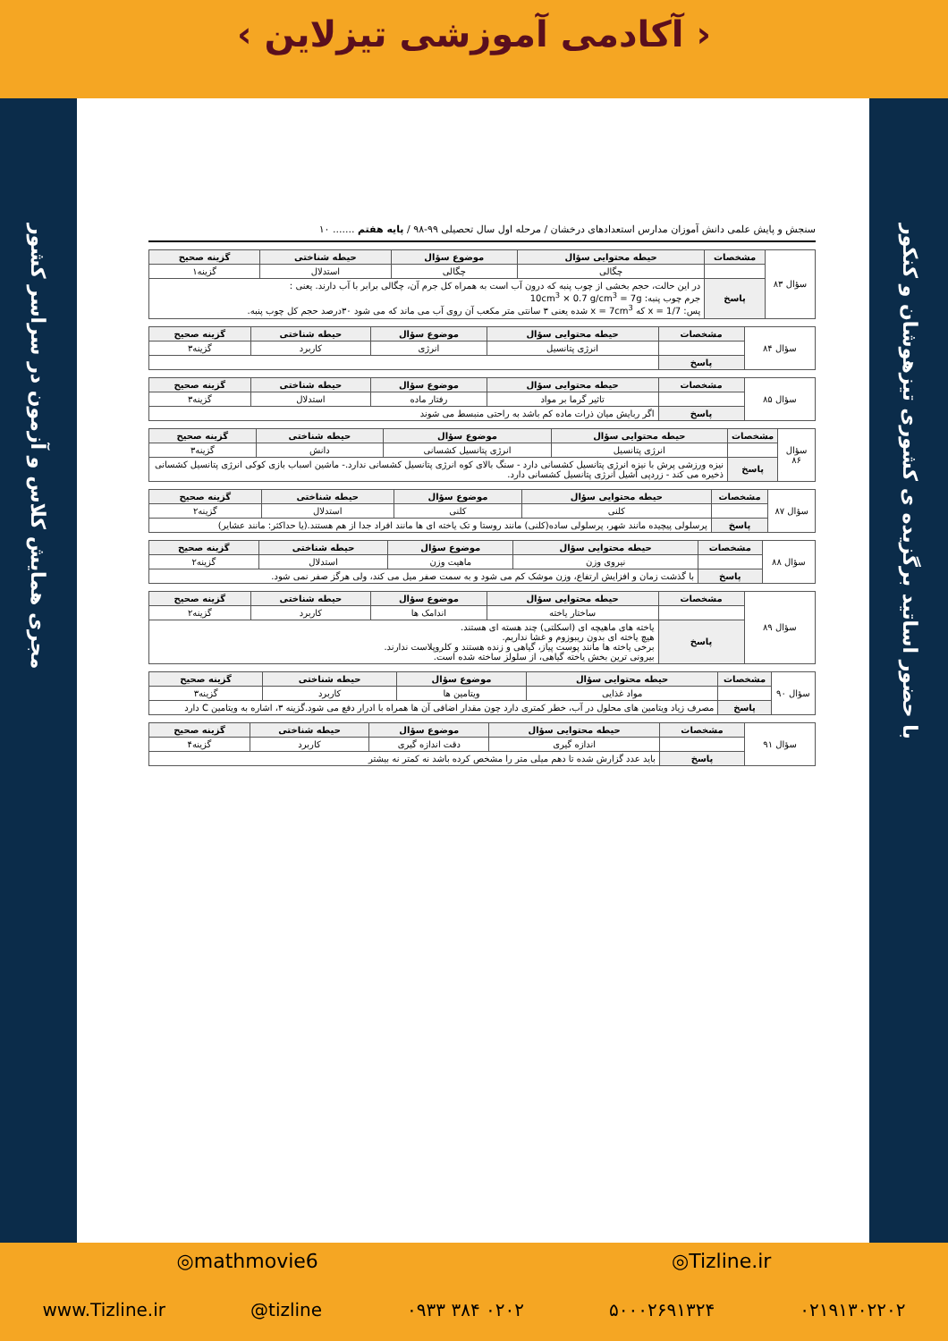‹ آکادمی آموزشی تیزلاین ›
مجری همایش کلاس و آزمون در سراسر کشور
با حضور اساتید برگزیده ی کشوری تیزهوشان و کنکور
سنجش و پایش علمی دانش آموزان مدارس استعدادهای درخشان / مرحله اول سال تحصیلی ۹۹-۹۸ / پایه هفتم ....... ۱۰
| سؤال ۸۳ | مشخصات | حیطه محتوایی سؤال | موضوع سؤال | حیطه شناختی | گزینه صحیح |
| | | چگالی | چگالی | استدلال | گزینه۱ |
| | پاسخ | در این حالت، حجم بخشی از چوب پنبه که درون آب است به همراه کل جرم آن، چگالی برابر با آب دارند. یعنی : جرم چوب پنبه: 10cm<sup>3</sup> × 0.7 g/cm<sup>3</sup> = 7g پس: 7/x = 1 که x = 7cm<sup>3</sup> شده یعنی ۳ سانتی متر مکعب آن روی آب می ماند که می شود ۳۰درصد حجم کل چوب پنبه. | | | |
| سؤال ۸۴ | مشخصات | حیطه محتوایی سؤال | موضوع سؤال | حیطه شناختی | گزینه صحیح |
| | | انرژی پتانسیل | انرژی | کاربرد | گزینه۳ |
| | پاسخ | | | | |
| سؤال ۸۵ | مشخصات | حیطه محتوایی سؤال | موضوع سؤال | حیطه شناختی | گزینه صحیح |
| | | تاثیر گرما بر مواد | رفتار ماده | استدلال | گزینه۳ |
| | پاسخ | اگر ربایش میان ذرات ماده کم باشد به راحتی منبسط می شوند | | | |
| سؤال ۸۶ | مشخصات | حیطه محتوایی سؤال | موضوع سؤال | حیطه شناختی | گزینه صحیح |
| | | انرژی پتانسیل | انرژی پتانسیل کشسانی | دانش | گزینه۳ |
| | پاسخ | نیزه ورزشی پرش با نیزه انرژی پتانسیل کشسانی دارد - سنگ بالای کوه انرژی پتانسیل کشسانی ندارد.- ماشین اسباب بازی کوکی انرژی پتانسیل کشسانی ذخیره می کند - زردپی آشیل انرژی پتانسیل کشسانی دارد. | | | |
| سؤال ۸۷ | مشخصات | حیطه محتوایی سؤال | موضوع سؤال | حیطه شناختی | گزینه صحیح |
| | | کلنی | کلنی | استدلال | گزینه۲ |
| | پاسخ | پرسلولی پیچیده مانند شهر، پرسلولی ساده(کلنی) مانند روستا و تک یاخته ای ها مانند افراد جدا از هم هستند.(یا حداکثر: مانند عشایر) | | | |
| سؤال ۸۸ | مشخصات | حیطه محتوایی سؤال | موضوع سؤال | حیطه شناختی | گزینه صحیح |
| | | نیروی وزن | ماهیت وزن | استدلال | گزینه۲ |
| | پاسخ | با گذشت زمان و افزایش ارتفاع، وزن موشک کم می شود و به سمت صفر میل می کند، ولی هرگز صفر نمی شود. | | | |
| سؤال ۸۹ | مشخصات | حیطه محتوایی سؤال | موضوع سؤال | حیطه شناختی | گزینه صحیح |
| | | ساختار یاخته | اندامک ها | کاربرد | گزینه۲ |
| | پاسخ | یاخته های ماهیچه ای (اسکلتی) چند هسته ای هستند. هیچ یاخته ای بدون ریبوزوم و غشا نداریم. برخی یاخته ها مانند پوست پیاز، گیاهی و زنده هستند و کلروپلاست ندارند. بیرونی ترین بخش یاخته گیاهی، از سلولز ساخته شده است. | | | |
| سؤال ۹۰ | مشخصات | حیطه محتوایی سؤال | موضوع سؤال | حیطه شناختی | گزینه صحیح |
| | | مواد غذایی | ویتامین ها | کاربرد | گزینه۳ |
| | پاسخ | مصرف زیاد ویتامین های محلول در آب، خطر کمتری دارد چون مقدار اضافی آن ها همراه با ادرار دفع می شود.گزینه ۳، اشاره به ویتامین C دارد | | | |
| سؤال ۹۱ | مشخصات | حیطه محتوایی سؤال | موضوع سؤال | حیطه شناختی | گزینه صحیح |
| | | اندازه گیری | دقت اندازه گیری | کاربرد | گزینه۴ |
| | پاسخ | باید عدد گزارش شده تا دهم میلی متر را مشخص کرده باشد نه کمتر نه بیشتر | | | |
◎mathmovie6 ◎Tizline.ir
www.Tizline.ir @tizline ۰۹۳۳ ۳۸۴ ۰۲۰۲ ۵۰۰۰۲۶۹۱۳۲۴ ۰۲۱۹۱۳۰۲۲۰۲